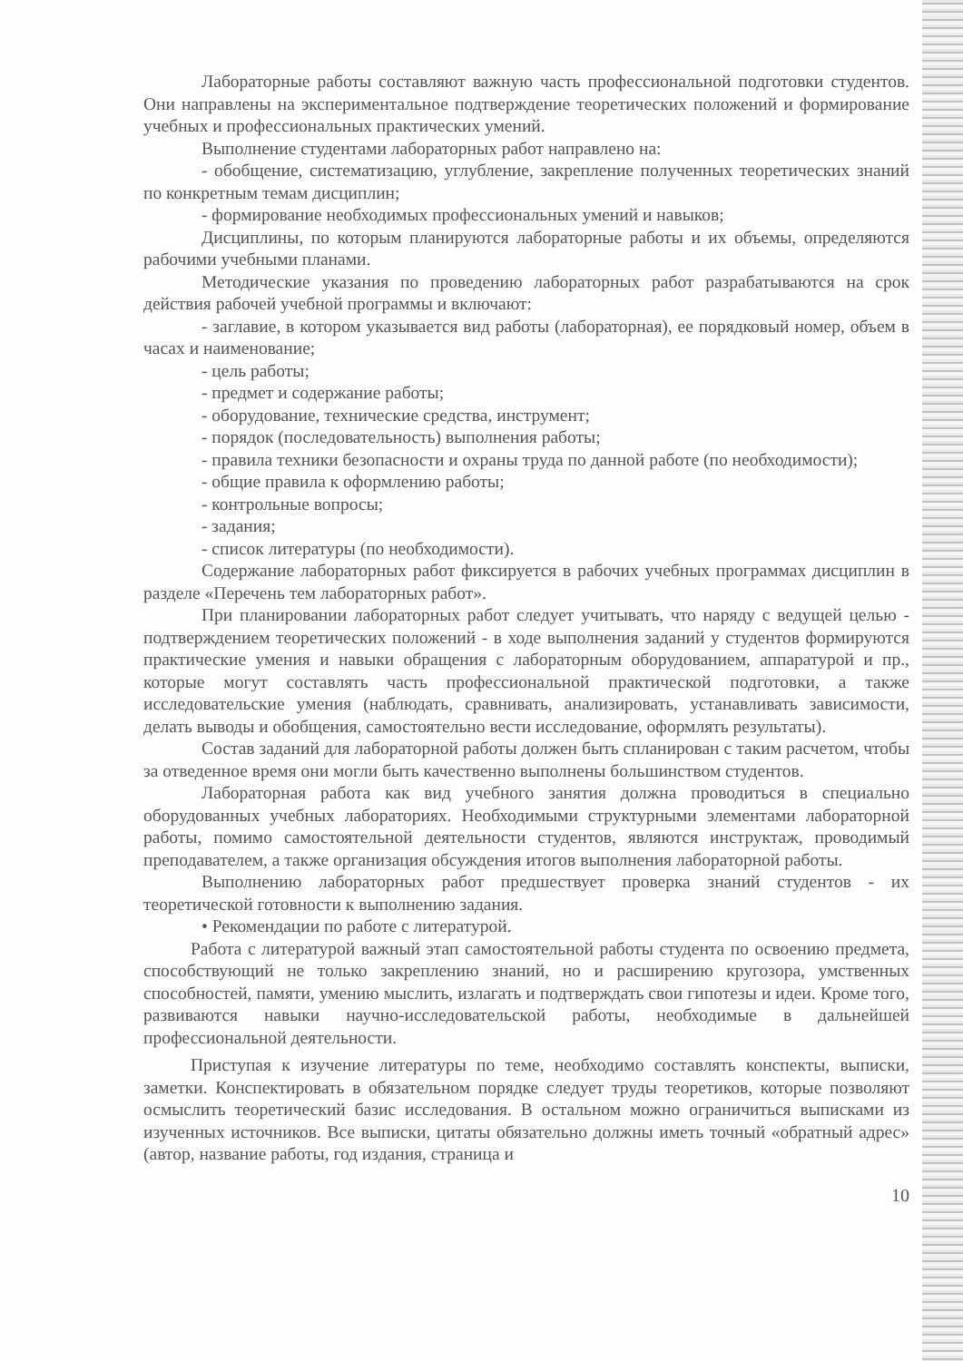Лабораторные работы составляют важную часть профессиональной подготовки студентов. Они направлены на экспериментальное подтверждение теоретических положений и формирование учебных и профессиональных практических умений.
Выполнение студентами лабораторных работ направлено на:
- обобщение, систематизацию, углубление, закрепление полученных теоретических знаний по конкретным темам дисциплин;
- формирование необходимых профессиональных умений и навыков;
Дисциплины, по которым планируются лабораторные работы и их объемы, определяются рабочими учебными планами.
Методические указания по проведению лабораторных работ разрабатываются на срок действия рабочей учебной программы и включают:
- заглавие, в котором указывается вид работы (лабораторная), ее порядковый номер, объем в часах и наименование;
- цель работы;
- предмет и содержание работы;
- оборудование, технические средства, инструмент;
- порядок (последовательность) выполнения работы;
- правила техники безопасности и охраны труда по данной работе (по необходимости);
- общие правила к оформлению работы;
- контрольные вопросы;
- задания;
- список литературы (по необходимости).
Содержание лабораторных работ фиксируется в рабочих учебных программах дисциплин в разделе «Перечень тем лабораторных работ».
При планировании лабораторных работ следует учитывать, что наряду с ведущей целью - подтверждением теоретических положений - в ходе выполнения заданий у студентов формируются практические умения и навыки обращения с лабораторным оборудованием, аппаратурой и пр., которые могут составлять часть профессиональной практической подготовки, а также исследовательские умения (наблюдать, сравнивать, анализировать, устанавливать зависимости, делать выводы и обобщения, самостоятельно вести исследование, оформлять результаты).
Состав заданий для лабораторной работы должен быть спланирован с таким расчетом, чтобы за отведенное время они могли быть качественно выполнены большинством студентов.
Лабораторная работа как вид учебного занятия должна проводиться в специально оборудованных учебных лабораториях. Необходимыми структурными элементами лабораторной работы, помимо самостоятельной деятельности студентов, являются инструктаж, проводимый преподавателем, а также организация обсуждения итогов выполнения лабораторной работы.
Выполнению лабораторных работ предшествует проверка знаний студентов - их теоретической готовности к выполнению задания.
• Рекомендации по работе с литературой.
Работа с литературой важный этап самостоятельной работы студента по освоению предмета, способствующий не только закреплению знаний, но и расширению кругозора, умственных способностей, памяти, умению мыслить, излагать и подтверждать свои гипотезы и идеи. Кроме того, развиваются навыки научно-исследовательской работы, необходимые в дальнейшей профессиональной деятельности.
Приступая к изучение литературы по теме, необходимо составлять конспекты, выписки, заметки. Конспектировать в обязательном порядке следует труды теоретиков, которые позволяют осмыслить теоретический базис исследования. В остальном можно ограничиться выписками из изученных источников. Все выписки, цитаты обязательно должны иметь точный «обратный адрес» (автор, название работы, год издания, страница и
10